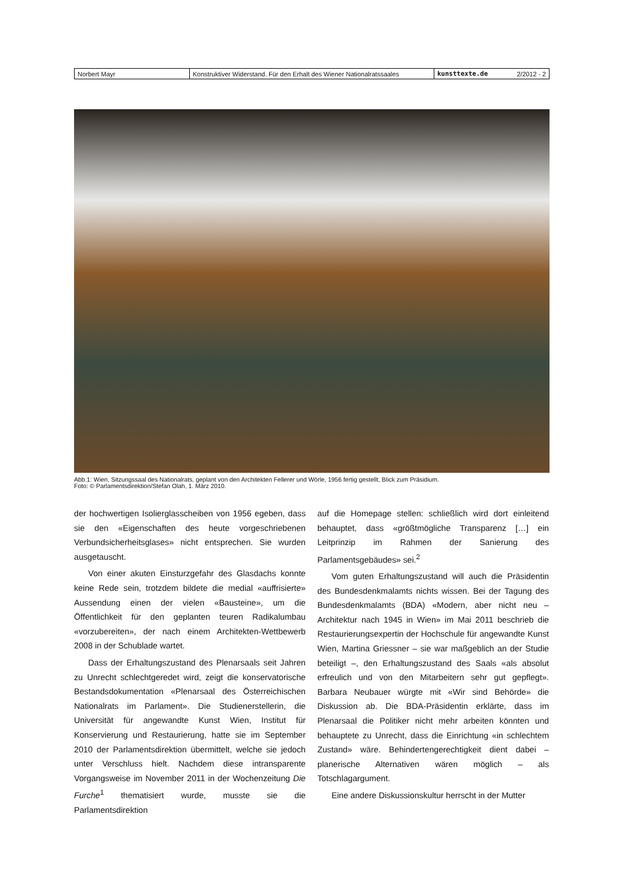| Norbert Mayr | Konstruktiver Widerstand. Für den Erhalt des Wiener Nationalratssaales | kunsttexte.de | 2/2012 - 2 |
Abb.1: Wien, Sitzungssaal des Nationalrats, geplant von den Architekten Fellerer und Wörle, 1956 fertig gestellt, Blick zum Präsidium.
Foto: © Parlamentsdirektion/Stefan Olah, 1. März 2010.
der hochwertigen Isolierglasscheiben von 1956 egeben, dass sie den «Eigenschaften des heute vorgeschriebenen Verbundsicherheitsglases» nicht entsprechen. Sie wurden ausgetauscht.
Von einer akuten Einsturzgefahr des Glasdachs konnte keine Rede sein, trotzdem bildete die medial «auffrisierte» Aussendung einen der vielen «Bausteine», um die Öffentlichkeit für den geplanten teuren Radikalumbau «vorzubereiten», der nach einem Architekten-Wettbewerb 2008 in der Schublade wartet.
Dass der Erhaltungszustand des Plenarsaals seit Jahren zu Unrecht schlechtgeredet wird, zeigt die konservatorische Bestandsdokumentation «Plenarsaal des Österreichischen Nationalrats im Parlament». Die Studienerstellerin, die Universität für angewandte Kunst Wien, Institut für Konservierung und Restaurierung, hatte sie im September 2010 der Parlamentsdirektion übermittelt, welche sie jedoch unter Verschluss hielt. Nachdem diese intransparente Vorgangsweise im November 2011 in der Wochenzeitung Die Furche<sup>1</sup> thematisiert wurde, musste sie die Parlamentsdirektion
auf die Homepage stellen: schließlich wird dort einleitend behauptet, dass «größtmögliche Transparenz […] ein Leitprinzip im Rahmen der Sanierung des Parlamentsgebäudes» sei.<sup>2</sup>
Vom guten Erhaltungszustand will auch die Präsidentin des Bundesdenkmalamts nichts wissen. Bei der Tagung des Bundesdenkmalamts (BDA) «Modern, aber nicht neu – Architektur nach 1945 in Wien» im Mai 2011 beschrieb die Restaurierungsexpertin der Hochschule für angewandte Kunst Wien, Martina Griessner – sie war maßgeblich an der Studie beteiligt –, den Erhaltungszustand des Saals «als absolut erfreulich und von den Mitarbeitern sehr gut gepflegt». Barbara Neubauer würgte mit «Wir sind Behörde» die Diskussion ab. Die BDA-Präsidentin erklärte, dass im Plenarsaal die Politiker nicht mehr arbeiten könnten und behauptete zu Unrecht, dass die Einrichtung «in schlechtem Zustand» wäre. Behindertengerechtigkeit dient dabei – planerische Alternativen wären möglich – als Totschlagargument.
Eine andere Diskussionskultur herrscht in der Mutter